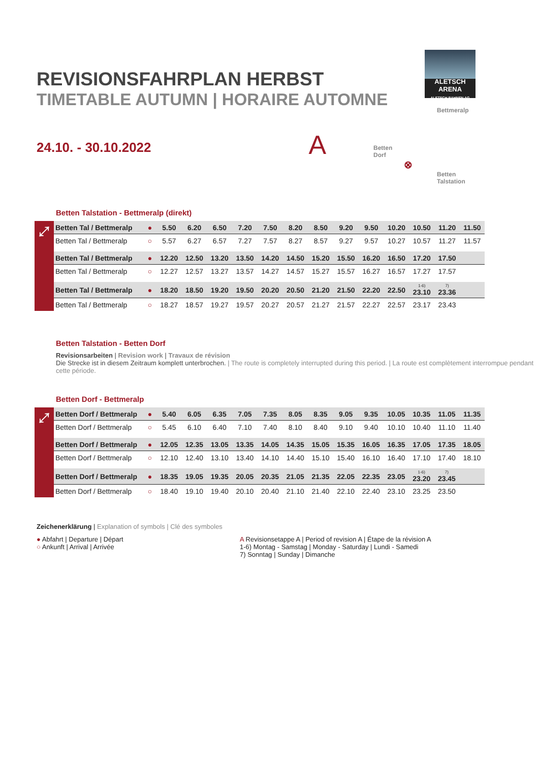ALETSCH ARENA
ALETSCH BAHNEN AG
Bettmeralp
Betten
Dorf
⊗
Betten
Talstation
REVISIONSFAHRPLAN HERBST
TIMETABLE AUTUMN | HORAIRE AUTOMNE
24.10. - 30.10.2022 A
Betten Talstation - Bettmeralp (direkt)
⤢
| Betten Tal / Bettmeralp | ● | 5.50 | 6.20 | 6.50 | 7.20 | 7.50 | 8.20 | 8.50 | 9.20 | 9.50 | 10.20 | 10.50 | 11.20 | 11.50 |
| Betten Tal / Bettmeralp | ○ | 5.57 | 6.27 | 6.57 | 7.27 | 7.57 | 8.27 | 8.57 | 9.27 | 9.57 | 10.27 | 10.57 | 11.27 | 11.57 |
| Betten Tal / Bettmeralp | ● | 12.20 | 12.50 | 13.20 | 13.50 | 14.20 | 14.50 | 15.20 | 15.50 | 16.20 | 16.50 | 17.20 | 17.50 | |
| Betten Tal / Bettmeralp | ○ | 12.27 | 12.57 | 13.27 | 13.57 | 14.27 | 14.57 | 15.27 | 15.57 | 16.27 | 16.57 | 17.27 | 17.57 | |
| Betten Tal / Bettmeralp | ● | 18.20 | 18.50 | 19.20 | 19.50 | 20.20 | 20.50 | 21.20 | 21.50 | 22.20 | 22.50 | <sup>1-6)</sup>23.10 | <sup>7)</sup> 23.36 | |
| Betten Tal / Bettmeralp | ○ | 18.27 | 18.57 | 19.27 | 19.57 | 20.27 | 20.57 | 21.27 | 21.57 | 22.27 | 22.57 | 23.17 | 23.43 | |
Betten Talstation - Betten Dorf
Revisionsarbeiten | Revision work | Travaux de révision
Die Strecke ist in diesem Zeitraum komplett unterbrochen. | The route is completely interrupted during this period. | La route est complètement interrompue pendant cette période.
Betten Dorf - Bettmeralp
⤢
| Betten Dorf / Bettmeralp | ● | 5.40 | 6.05 | 6.35 | 7.05 | 7.35 | 8.05 | 8.35 | 9.05 | 9.35 | 10.05 | 10.35 | 11.05 | 11.35 |
| Betten Dorf / Bettmeralp | ○ | 5.45 | 6.10 | 6.40 | 7.10 | 7.40 | 8.10 | 8.40 | 9.10 | 9.40 | 10.10 | 10.40 | 11.10 | 11.40 |
| Betten Dorf / Bettmeralp | ● | 12.05 | 12.35 | 13.05 | 13.35 | 14.05 | 14.35 | 15.05 | 15.35 | 16.05 | 16.35 | 17.05 | 17.35 | 18.05 |
| Betten Dorf / Bettmeralp | ○ | 12.10 | 12.40 | 13.10 | 13.40 | 14.10 | 14.40 | 15.10 | 15.40 | 16.10 | 16.40 | 17.10 | 17.40 | 18.10 |
| Betten Dorf / Bettmeralp | ● | 18.35 | 19.05 | 19.35 | 20.05 | 20.35 | 21.05 | 21.35 | 22.05 | 22.35 | 23.05 | <sup>1-6)</sup>23.20 | <sup>7)</sup> 23.45 | |
| Betten Dorf / Bettmeralp | ○ | 18.40 | 19.10 | 19.40 | 20.10 | 20.40 | 21.10 | 21.40 | 22.10 | 22.40 | 23.10 | 23.25 | 23.50 | |
Zeichenerklärung | Explanation of symbols | Clé des symboles
● Abfahrt | Departure | Départ
○ Ankunft | Arrival | Arrivée
A Revisionsetappe A | Period of revision A | Étape de la révision A
1-6) Montag - Samstag | Monday - Saturday | Lundi - Samedi
7) Sonntag | Sunday | Dimanche